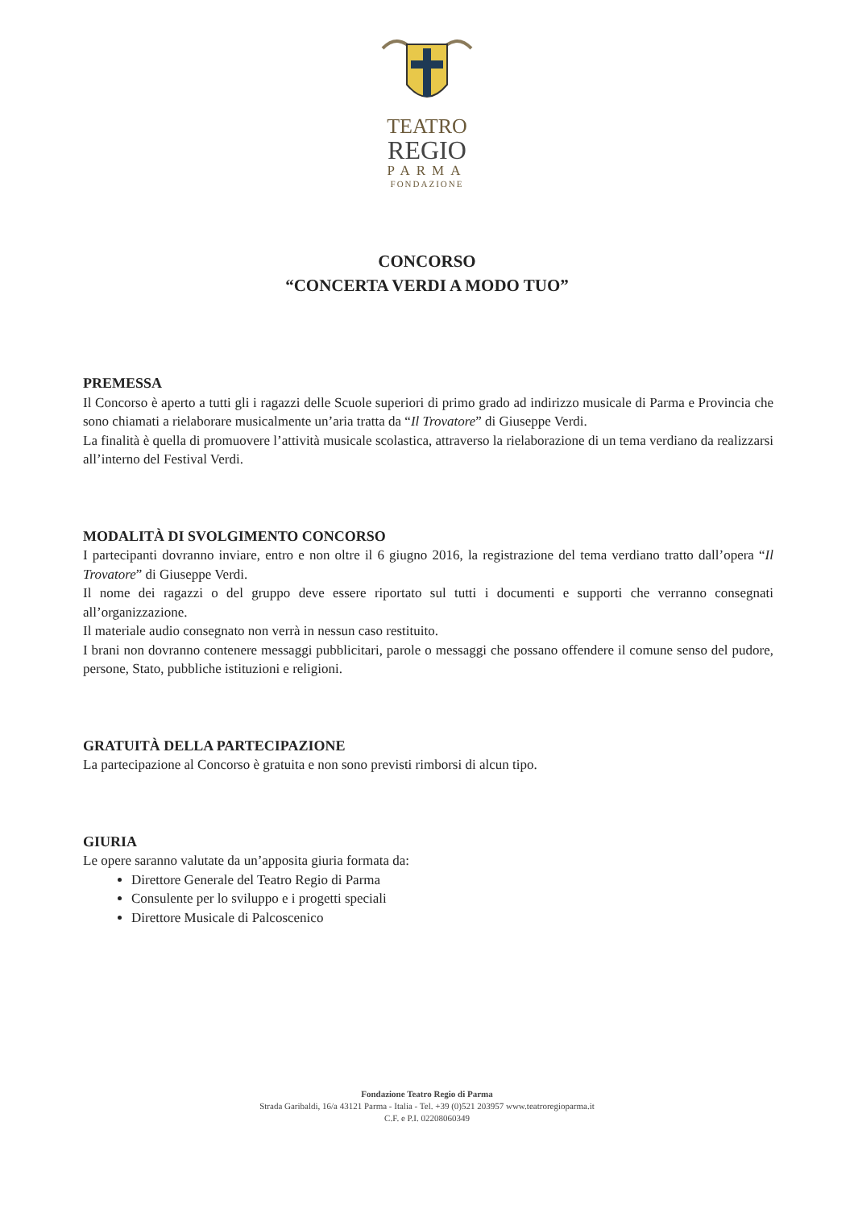TEATRO
REGIO
PARMA
FONDAZIONE
CONCORSO
“CONCERTA VERDI A MODO TUO”
PREMESSA
Il Concorso è aperto a tutti gli i ragazzi delle Scuole superiori di primo grado ad indirizzo musicale di Parma e Provincia che sono chiamati a rielaborare musicalmente un’aria tratta da “Il Trovatore” di Giuseppe Verdi.
La finalità è quella di promuovere l’attività musicale scolastica, attraverso la rielaborazione di un tema verdiano da realizzarsi all’interno del Festival Verdi.
MODALITÀ DI SVOLGIMENTO CONCORSO
I partecipanti dovranno inviare, entro e non oltre il 6 giugno 2016, la registrazione del tema verdiano tratto dall’opera “Il Trovatore” di Giuseppe Verdi.
Il nome dei ragazzi o del gruppo deve essere riportato sul tutti i documenti e supporti che verranno consegnati all’organizzazione.
Il materiale audio consegnato non verrà in nessun caso restituito.
I brani non dovranno contenere messaggi pubblicitari, parole o messaggi che possano offendere il comune senso del pudore, persone, Stato, pubbliche istituzioni e religioni.
GRATUITÀ DELLA PARTECIPAZIONE
La partecipazione al Concorso è gratuita e non sono previsti rimborsi di alcun tipo.
GIURIA
Le opere saranno valutate da un’apposita giuria formata da:
Direttore Generale del Teatro Regio di Parma
Consulente per lo sviluppo e i progetti speciali
Direttore Musicale di Palcoscenico
Fondazione Teatro Regio di Parma
Strada Garibaldi, 16/a 43121 Parma - Italia - Tel. +39 (0)521 203957 www.teatroregioparma.it
C.F. e P.I. 02208060349